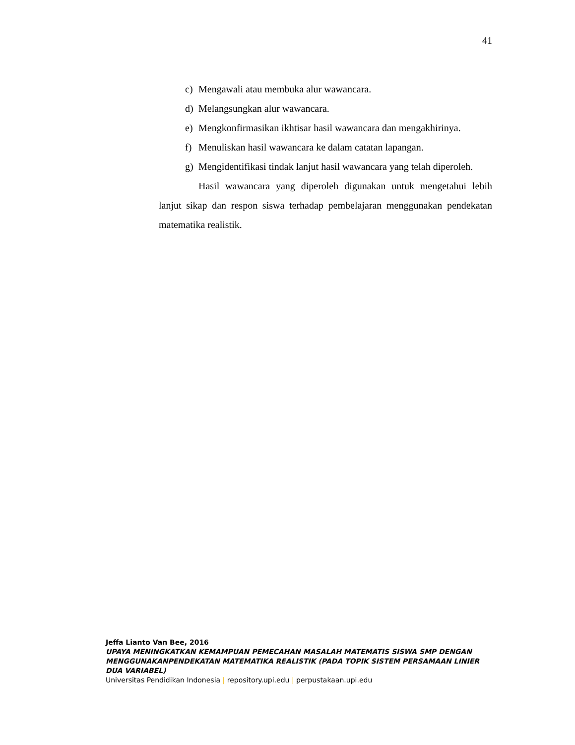41
c) Mengawali atau membuka alur wawancara.
d) Melangsungkan alur wawancara.
e) Mengkonfirmasikan ikhtisar hasil wawancara dan mengakhirinya.
f) Menuliskan hasil wawancara ke dalam catatan lapangan.
g) Mengidentifikasi tindak lanjut hasil wawancara yang telah diperoleh.
Hasil wawancara yang diperoleh digunakan untuk mengetahui lebih lanjut sikap dan respon siswa terhadap pembelajaran menggunakan pendekatan matematika realistik.
Jeffa Lianto Van Bee, 2016
UPAYA MENINGKATKAN KEMAMPUAN PEMECAHAN MASALAH MATEMATIS SISWA SMP DENGAN MENGGUNAKANPENDEKATAN MATEMATIKA REALISTIK (PADA TOPIK SISTEM PERSAMAAN LINIER DUA VARIABEL)
Universitas Pendidikan Indonesia | repository.upi.edu | perpustakaan.upi.edu